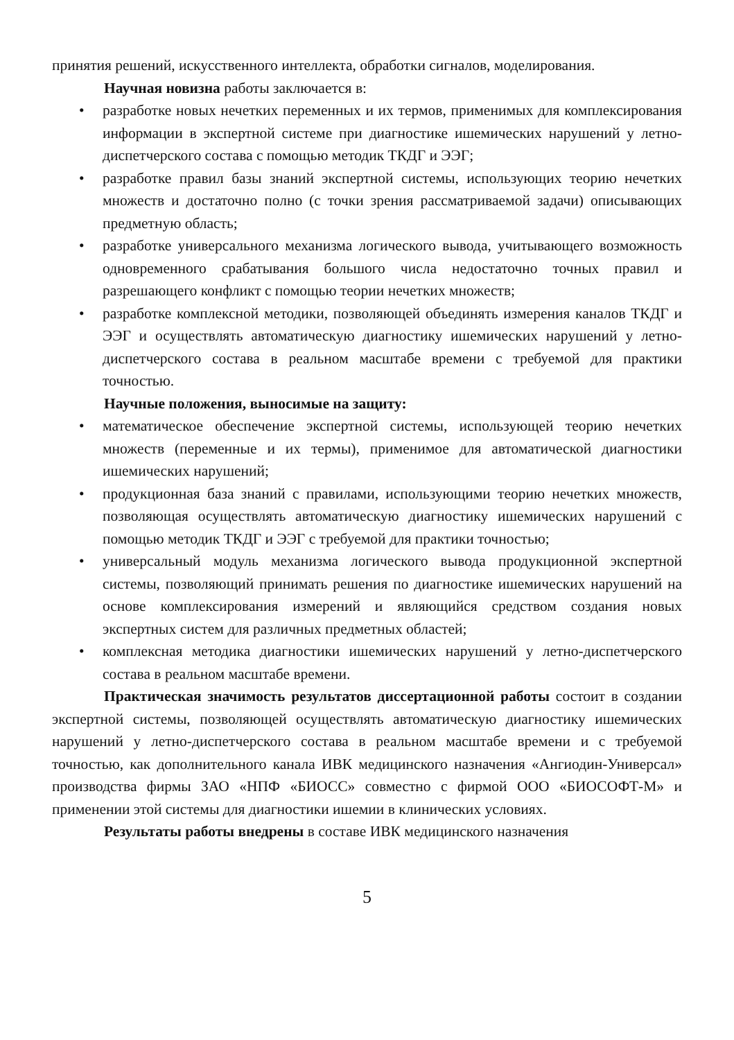принятия решений, искусственного интеллекта, обработки сигналов, моделирования.
Научная новизна работы заключается в:
• разработке новых нечетких переменных и их термов, применимых для комплексирования информации в экспертной системе при диагностике ишемических нарушений у летно-диспетчерского состава с помощью методик ТКДГ и ЭЭГ;
• разработке правил базы знаний экспертной системы, использующих теорию нечетких множеств и достаточно полно (с точки зрения рассматриваемой задачи) описывающих предметную область;
• разработке универсального механизма логического вывода, учитывающего возможность одновременного срабатывания большого числа недостаточно точных правил и разрешающего конфликт с помощью теории нечетких множеств;
• разработке комплексной методики, позволяющей объединять измерения каналов ТКДГ и ЭЭГ и осуществлять автоматическую диагностику ишемических нарушений у летно-диспетчерского состава в реальном масштабе времени с требуемой для практики точностью.
Научные положения, выносимые на защиту:
• математическое обеспечение экспертной системы, использующей теорию нечетких множеств (переменные и их термы), применимое для автоматической диагностики ишемических нарушений;
• продукционная база знаний с правилами, использующими теорию нечетких множеств, позволяющая осуществлять автоматическую диагностику ишемических нарушений с помощью методик ТКДГ и ЭЭГ с требуемой для практики точностью;
• универсальный модуль механизма логического вывода продукционной экспертной системы, позволяющий принимать решения по диагностике ишемических нарушений на основе комплексирования измерений и являющийся средством создания новых экспертных систем для различных предметных областей;
• комплексная методика диагностики ишемических нарушений у летно-диспетчерского состава в реальном масштабе времени.
Практическая значимость результатов диссертационной работы состоит в создании экспертной системы, позволяющей осуществлять автоматическую диагностику ишемических нарушений у летно-диспетчерского состава в реальном масштабе времени и с требуемой точностью, как дополнительного канала ИВК медицинского назначения «Ангиодин-Универсал» производства фирмы ЗАО «НПФ «БИОСС» совместно с фирмой ООО «БИОСОФТ-М» и применении этой системы для диагностики ишемии в клинических условиях.
Результаты работы внедрены в составе ИВК медицинского назначения
5